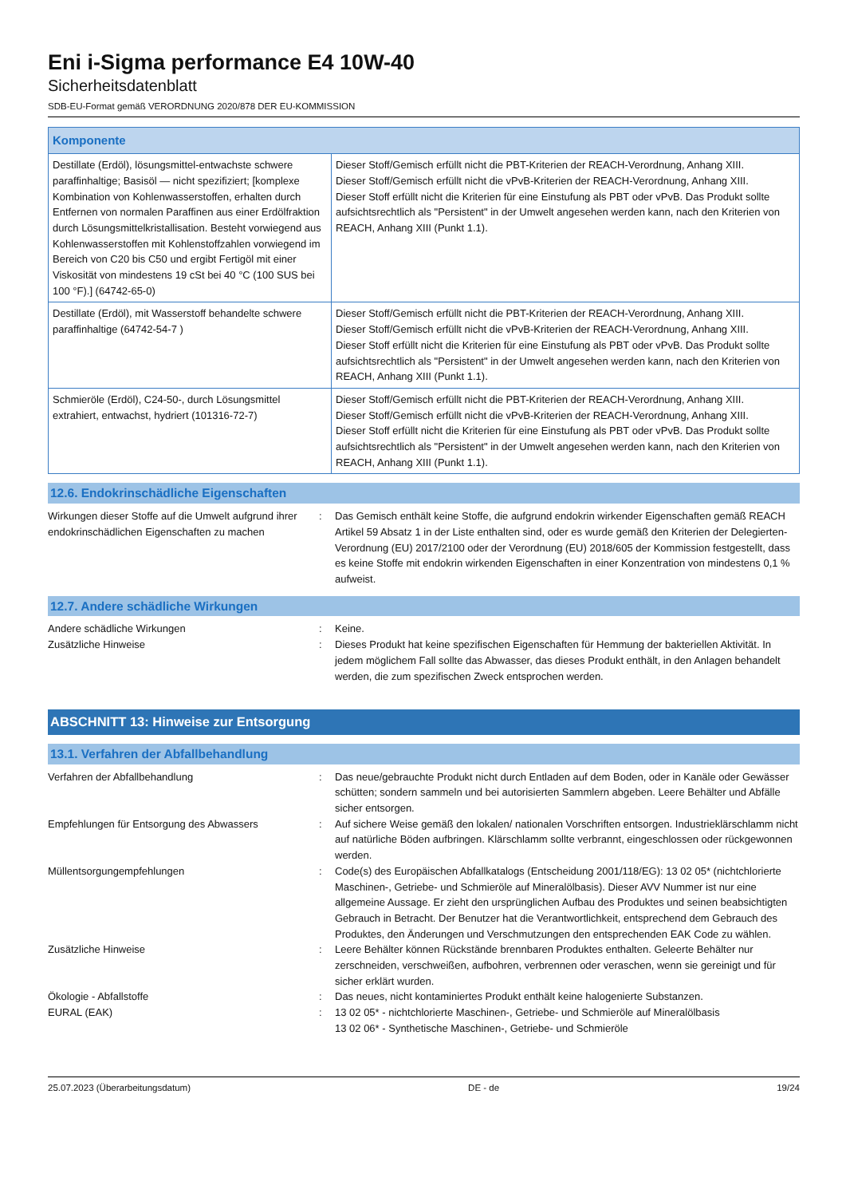Eni i-Sigma performance E4 10W-40
Sicherheitsdatenblatt
SDB-EU-Format gemäß VERORDNUNG 2020/878 DER EU-KOMMISSION
| Komponente | |
| --- | --- |
| Destillate (Erdöl), lösungsmittel-entwachste schwere paraffinhaltige; Basisöl — nicht spezifiziert; [komplexe Kombination von Kohlenwasserstoffen, erhalten durch Entfernen von normalen Paraffinen aus einer Erdölfraktion durch Lösungsmittelkristallisation. Besteht vorwiegend aus Kohlenwasserstoffen mit Kohlenstoffzahlen vorwiegend im Bereich von C20 bis C50 und ergibt Fertigöl mit einer Viskosität von mindestens 19 cSt bei 40 °C (100 SUS bei 100 °F).] (64742-65-0) | Dieser Stoff/Gemisch erfüllt nicht die PBT-Kriterien der REACH-Verordnung, Anhang XIII. Dieser Stoff/Gemisch erfüllt nicht die vPvB-Kriterien der REACH-Verordnung, Anhang XIII. Dieser Stoff erfüllt nicht die Kriterien für eine Einstufung als PBT oder vPvB. Das Produkt sollte aufsichtsrechtlich als "Persistent" in der Umwelt angesehen werden kann, nach den Kriterien von REACH, Anhang XIII (Punkt 1.1). |
| Destillate (Erdöl), mit Wasserstoff behandelte schwere paraffinhaltige (64742-54-7 ) | Dieser Stoff/Gemisch erfüllt nicht die PBT-Kriterien der REACH-Verordnung, Anhang XIII. Dieser Stoff/Gemisch erfüllt nicht die vPvB-Kriterien der REACH-Verordnung, Anhang XIII. Dieser Stoff erfüllt nicht die Kriterien für eine Einstufung als PBT oder vPvB. Das Produkt sollte aufsichtsrechtlich als "Persistent" in der Umwelt angesehen werden kann, nach den Kriterien von REACH, Anhang XIII (Punkt 1.1). |
| Schmieröle (Erdöl), C24-50-, durch Lösungsmittel extrahiert, entwachst, hydriert (101316-72-7) | Dieser Stoff/Gemisch erfüllt nicht die PBT-Kriterien der REACH-Verordnung, Anhang XIII. Dieser Stoff/Gemisch erfüllt nicht die vPvB-Kriterien der REACH-Verordnung, Anhang XIII. Dieser Stoff erfüllt nicht die Kriterien für eine Einstufung als PBT oder vPvB. Das Produkt sollte aufsichtsrechtlich als "Persistent" in der Umwelt angesehen werden kann, nach den Kriterien von REACH, Anhang XIII (Punkt 1.1). |
12.6. Endokrinschädliche Eigenschaften
| Wirkungen dieser Stoffe auf die Umwelt aufgrund ihrer endokrinschädlichen Eigenschaften zu machen | : | Das Gemisch enthält keine Stoffe, die aufgrund endokrin wirkender Eigenschaften gemäß REACH Artikel 59 Absatz 1 in der Liste enthalten sind, oder es wurde gemäß den Kriterien der Delegierten-Verordnung (EU) 2017/2100 oder der Verordnung (EU) 2018/605 der Kommission festgestellt, dass es keine Stoffe mit endokrin wirkenden Eigenschaften in einer Konzentration von mindestens 0,1 % aufweist. |
12.7. Andere schädliche Wirkungen
| Andere schädliche Wirkungen | : | Keine. |
| Zusätzliche Hinweise | : | Dieses Produkt hat keine spezifischen Eigenschaften für Hemmung der bakteriellen Aktivität. In jedem möglichem Fall sollte das Abwasser, das dieses Produkt enthält, in den Anlagen behandelt werden, die zum spezifischen Zweck entsprochen werden. |
ABSCHNITT 13: Hinweise zur Entsorgung
13.1. Verfahren der Abfallbehandlung
| Verfahren der Abfallbehandlung | : | Das neue/gebrauchte Produkt nicht durch Entladen auf dem Boden, oder in Kanäle oder Gewässer schütten; sondern sammeln und bei autorisierten Sammlern abgeben. Leere Behälter und Abfälle sicher entsorgen. |
| Empfehlungen für Entsorgung des Abwassers | : | Auf sichere Weise gemäß den lokalen/ nationalen Vorschriften entsorgen. Industrieklärschlamm nicht auf natürliche Böden aufbringen. Klärschlamm sollte verbrannt, eingeschlossen oder rückgewonnen werden. |
| Müllentsorgungempfehlungen | : | Code(s) des Europäischen Abfallkatalogs (Entscheidung 2001/118/EG): 13 02 05* (nichtchlorierte Maschinen-, Getriebe- und Schmieröle auf Mineralölbasis). Dieser AVV Nummer ist nur eine allgemeine Aussage. Er zieht den ursprünglichen Aufbau des Produktes und seinen beabsichtigten Gebrauch in Betracht. Der Benutzer hat die Verantwortlichkeit, entsprechend dem Gebrauch des Produktes, den Änderungen und Verschmutzungen den entsprechenden EAK Code zu wählen. |
| Zusätzliche Hinweise | : | Leere Behälter können Rückstände brennbaren Produktes enthalten. Geleerte Behälter nur zerschneiden, verschweißen, aufbohren, verbrennen oder veraschen, wenn sie gereinigt und für sicher erklärt wurden. |
| Ökologie - Abfallstoffe | : | Das neues, nicht kontaminiertes Produkt enthält keine halogenierte Substanzen. |
| EURAL (EAK) | : | 13 02 05* - nichtchlorierte Maschinen-, Getriebe- und Schmieröle auf Mineralölbasis 13 02 06* - Synthetische Maschinen-, Getriebe- und Schmieröle |
25.07.2023 (Überarbeitungsdatum) DE - de 19/24